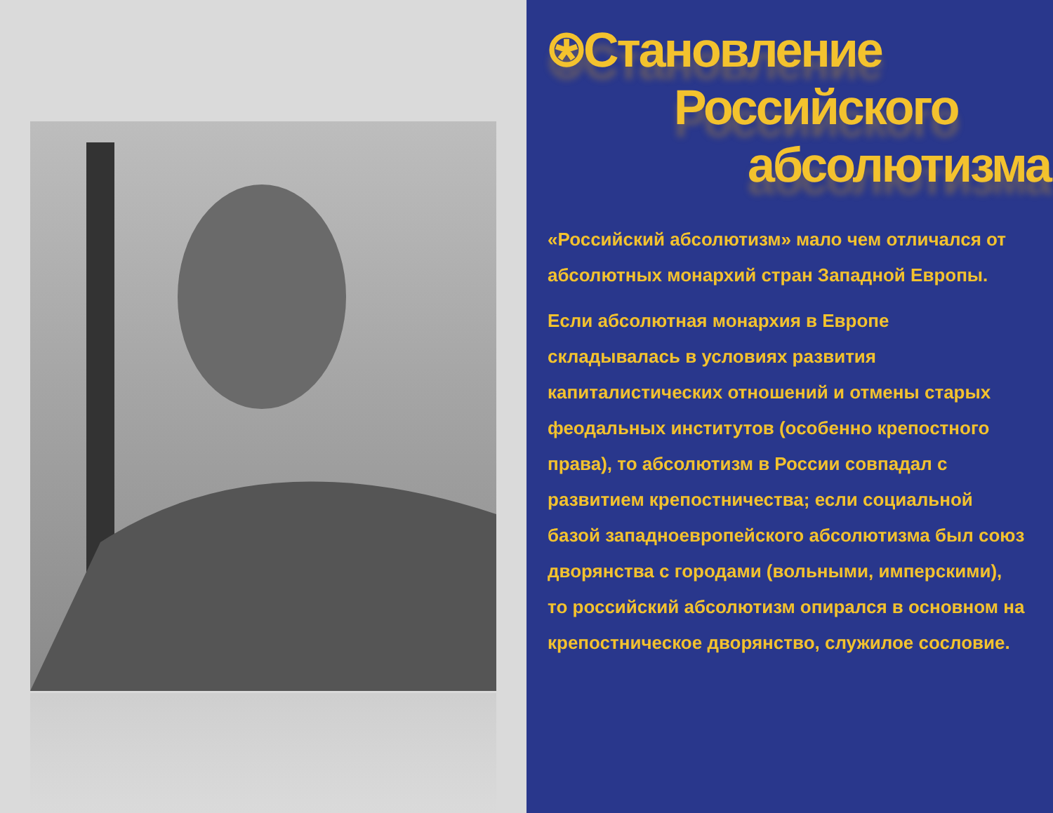⍟Становление
Российского
абсолютизма
«Российский абсолютизм» мало чем отличался от абсолютных монархий стран Западной Европы.
Если абсолютная монархия в Европе складывалась в условиях развития капиталистических отношений и отмены старых феодальных институтов (особенно крепостного права), то абсолютизм в России совпадал с развитием крепостничества; если социальной базой западноевропейского абсолютизма был союз дворянства с городами (вольными, имперскими), то российский абсолютизм опирался в основном на крепостническое дворянство, служилое сословие.